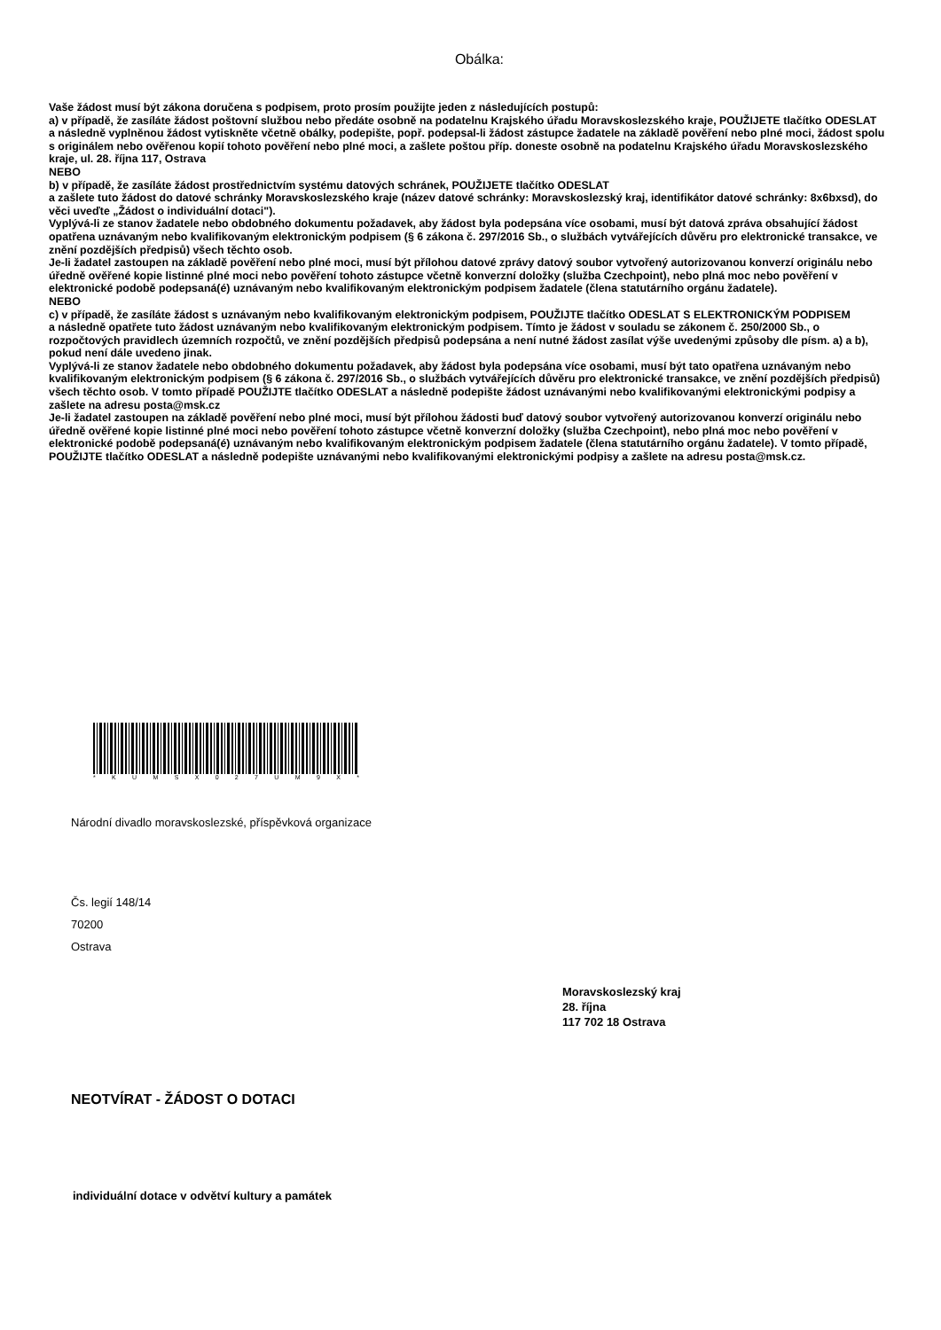Obálka:
Vaše žádost musí být zákona doručena s podpisem, proto prosím použijte jeden z následujících postupů:
a) v případě, že zasíláte žádost poštovní službou nebo předáte osobně na podatelnu Krajského úřadu Moravskoslezského kraje, POUŽIJETE tlačítko ODESLAT
a následně vyplněnou žádost vytiskněte včetně obálky, podepište, popř. podepsal-li žádost zástupce žadatele na základě pověření nebo plné moci, žádost spolu s originálem nebo ověřenou kopií tohoto pověření nebo plné moci, a zašlete poštou příp. doneste osobně na podatelnu Krajského úřadu Moravskoslezského kraje, ul. 28. října 117, Ostrava
NEBO
b) v případě, že zasíláte žádost prostřednictvím systému datových schránek, POUŽIJETE tlačítko ODESLAT
a zašlete tuto žádost do datové schránky Moravskoslezského kraje (název datové schránky: Moravskoslezský kraj, identifikátor datové schránky: 8x6bxsd), do věci uveďte „Žádost o individuální dotaci").
Vyplývá-li ze stanov žadatele nebo obdobného dokumentu požadavek, aby žádost byla podepsána více osobami, musí být datová zpráva obsahující žádost opatřena uznávaným nebo kvalifikovaným elektronickým podpisem (§ 6 zákona č. 297/2016 Sb., o službách vytvářejících důvěru pro elektronické transakce, ve znění pozdějších předpisů) všech těchto osob.
Je-li žadatel zastoupen na základě pověření nebo plné moci, musí být přílohou datové zprávy datový soubor vytvořený autorizovanou konverzí originálu nebo úředně ověřené kopie listinné plné moci nebo pověření tohoto zástupce včetně konverzní doložky (služba Czechpoint), nebo plná moc nebo pověření v elektronické podobě podepsaná(é) uznávaným nebo kvalifikovaným elektronickým podpisem žadatele (člena statutárního orgánu žadatele).
NEBO
c) v případě, že zasíláte žádost s uznávaným nebo kvalifikovaným elektronickým podpisem, POUŽIJTE tlačítko ODESLAT S ELEKTRONICKÝM PODPISEM
a následně opatřete tuto žádost uznávaným nebo kvalifikovaným elektronickým podpisem. Tímto je žádost v souladu se zákonem č. 250/2000 Sb., o rozpočtových pravidlech územních rozpočtů, ve znění pozdějších předpisů podepsána a není nutné žádost zasílat výše uvedenými způsoby dle písm. a) a b), pokud není dále uvedeno jinak.
Vyplývá-li ze stanov žadatele nebo obdobného dokumentu požadavek, aby žádost byla podepsána více osobami, musí být tato opatřena uznávaným nebo kvalifikovaným elektronickým podpisem (§ 6 zákona č. 297/2016 Sb., o službách vytvářejících důvěru pro elektronické transakce, ve znění pozdějších předpisů) všech těchto osob. V tomto případě POUŽIJTE tlačítko ODESLAT a následně podepište žádost uznávanými nebo kvalifikovanými elektronickými podpisy a zašlete na adresu posta@msk.cz
Je-li žadatel zastoupen na základě pověření nebo plné moci, musí být přílohou žádosti buď datový soubor vytvořený autorizovanou konverzí originálu nebo úředně ověřené kopie listinné plné moci nebo pověření tohoto zástupce včetně konverzní doložky (služba Czechpoint), nebo plná moc nebo pověření v elektronické podobě podepsaná(é) uznávaným nebo kvalifikovaným elektronickým podpisem žadatele (člena statutárního orgánu žadatele). V tomto případě, POUŽIJTE tlačítko ODESLAT a následně podepište uznávanými nebo kvalifikovanými elektronickými podpisy a zašlete na adresu posta@msk.cz.
* K U M S X 0 2 7 U M 9 X *
Národní divadlo moravskoslezské, příspěvková organizace
Čs. legií 148/14
70200
Ostrava
Moravskoslezský kraj
28. října
117 702 18 Ostrava
NEOTVÍRAT - ŽÁDOST O DOTACI
individuální dotace v odvětví kultury a památek